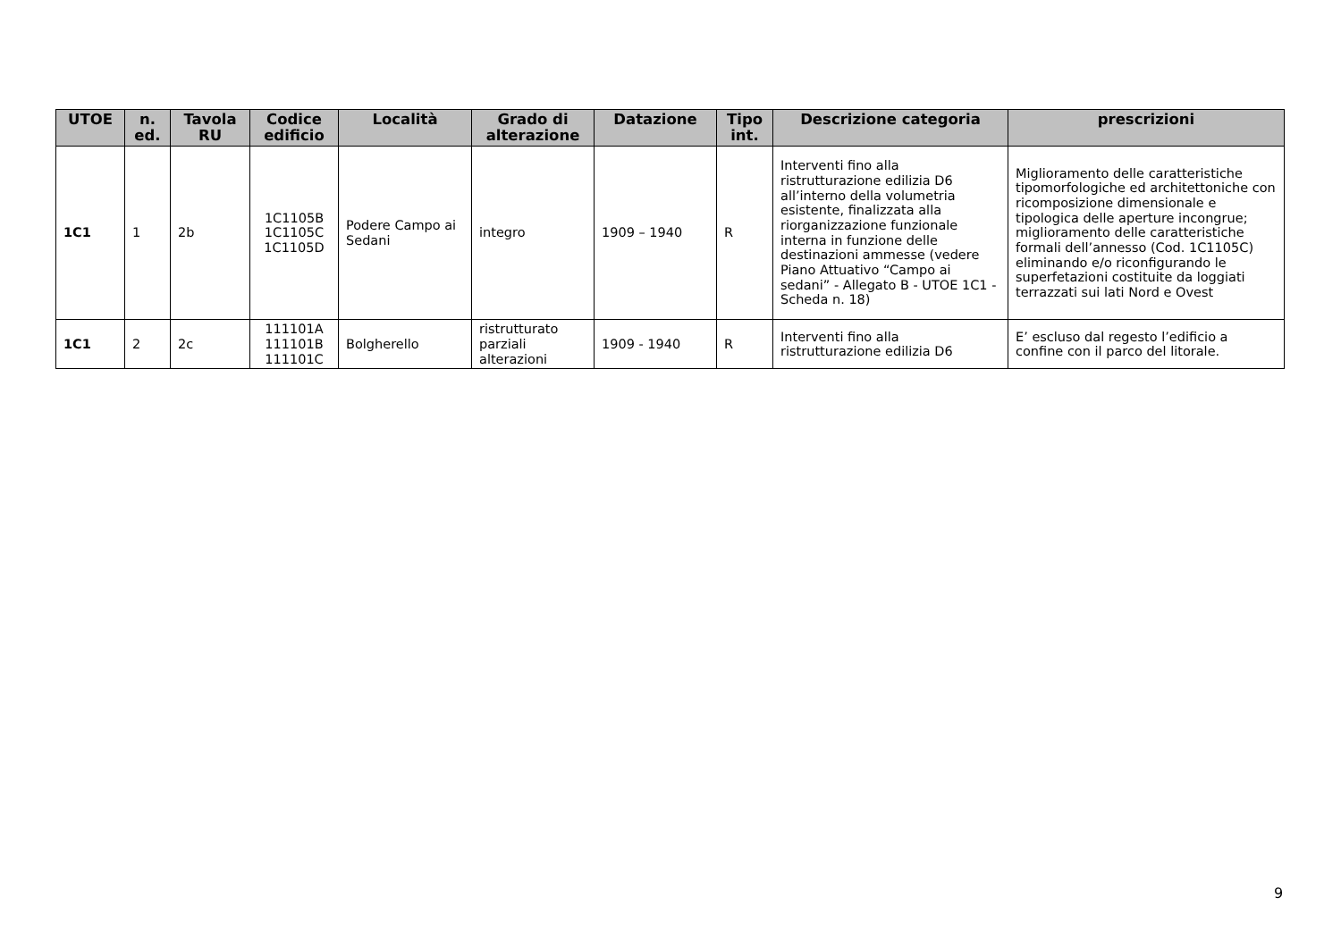| UTOE | n. ed. | Tavola RU | Codice edificio | Località | Grado di alterazione | Datazione | Tipo int. | Descrizione categoria | prescrizioni |
| --- | --- | --- | --- | --- | --- | --- | --- | --- | --- |
| 1C1 | 1 | 2b | 1C1105B 1C1105C 1C1105D | Podere Campo ai Sedani | integro | 1909 – 1940 | R | Interventi fino alla ristrutturazione edilizia D6 all’interno della volumetria esistente, finalizzata alla riorganizzazione funzionale interna in funzione delle destinazioni ammesse (vedere Piano Attuativo “Campo ai sedani” - Allegato B - UTOE 1C1 - Scheda n. 18) | Miglioramento delle caratteristiche tipomorfologiche ed architettoniche con ricomposizione dimensionale e tipologica delle aperture incongrue; miglioramento delle caratteristiche formali dell’annesso (Cod. 1C1105C) eliminando e/o riconfigurando le superfetazioni costituite da loggiati terrazzati sui lati Nord e Ovest |
| 1C1 | 2 | 2c | 111101A 111101B 111101C | Bolgherello | ristrutturato parziali alterazioni | 1909 - 1940 | R | Interventi fino alla ristrutturazione edilizia D6 | E’ escluso dal regesto l’edificio a confine con il parco del litorale. |
9